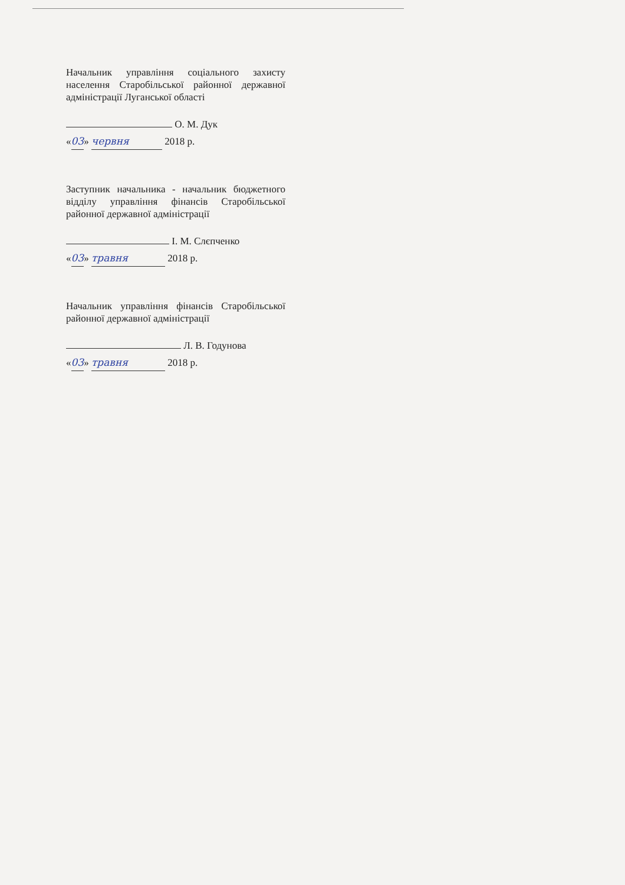Начальник управління соціального захисту населення Старобільської районної державної адміністрації Луганської області
О. М. Дук
«03» червня 2018 р.
Заступник начальника - начальник бюджетного відділу управління фінансів Старобільської районної державної адміністрації
І. М. Слєпченко
«03» травня 2018 р.
Начальник управління фінансів Старобільської районної державної адміністрації
Л. В. Годунова
«03» травня 2018 р.